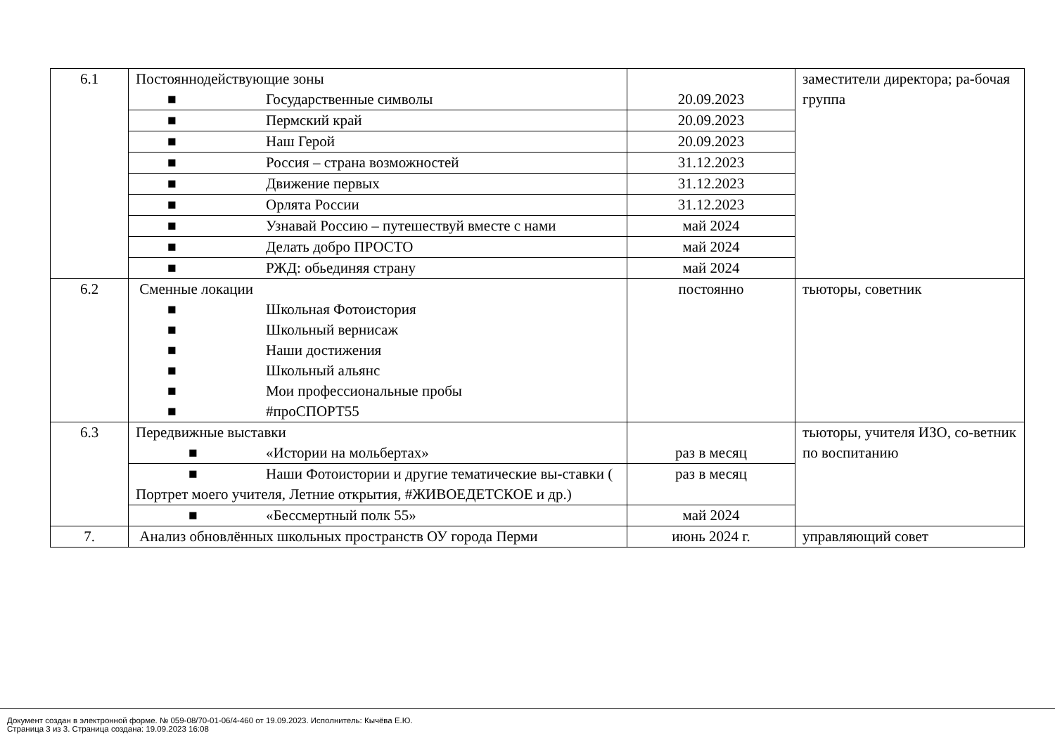| 6.1 | Постояннодействующие зоны ■ Государственные символы | 20.09.2023 | заместители директора; ра-бочая группа |
| | ■ Пермский край | 20.09.2023 | |
| | ■ Наш Герой | 20.09.2023 | |
| | ■ Россия – страна возможностей | 31.12.2023 | |
| | ■ Движение первых | 31.12.2023 | |
| | ■ Орлята России | 31.12.2023 | |
| | ■ Узнавай Россию – путешествуй вместе с нами | май 2024 | |
| | ■ Делать добро ПРОСТО | май 2024 | |
| | ■ РЖД: обьединяя страну | май 2024 | |
| 6.2 | Сменные локации ■ Школьная Фотоистория ■ Школьный вернисаж ■ Наши достижения ■ Школьный альянс ■ Мои профессиональные пробы ■ #проСПОРТ55 | постоянно | тьюторы, советник |
| 6.3 | Передвижные выставки ■ «Истории на мольбертах» | раз в месяц | тьюторы, учителя ИЗО, со-ветник по воспитанию |
| | ■ Наши Фотоистории и другие тематические вы-ставки ( Портрет моего учителя, Летние открытия, #ЖИВОЕДЕТСКОЕ и др.) | раз в месяц | |
| | ■ «Бессмертный полк 55» | май 2024 | |
| 7. | Анализ обновлённых школьных пространств ОУ города Перми | июнь 2024 г. | управляющий совет |
Документ создан в электронной форме. № 059-08/70-01-06/4-460 от 19.09.2023. Исполнитель: Кычёва Е.Ю.
Страница 3 из 3. Страница создана: 19.09.2023 16:08